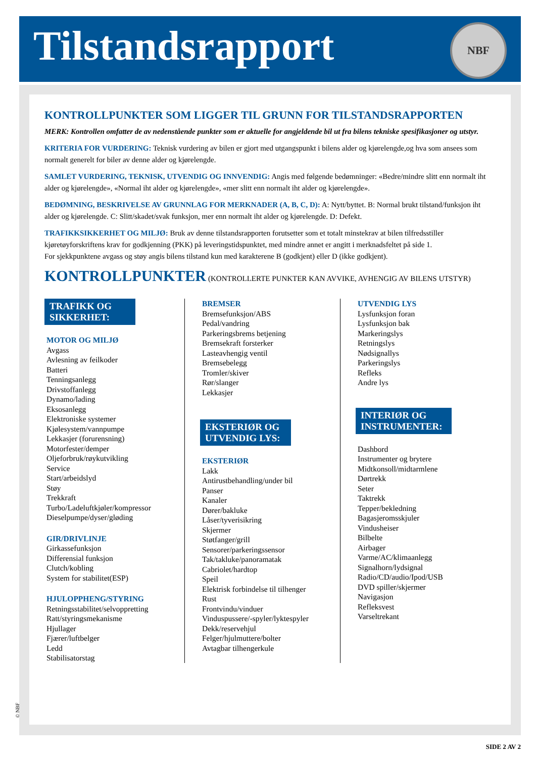Tilstandsrapport
NBF
KONTROLLPUNKTER SOM LIGGER TIL GRUNN FOR TILSTANDSRAPPORTEN
MERK: Kontrollen omfatter de av nedenstående punkter som er aktuelle for angjeldende bil ut fra bilens tekniske spesifikasjoner og utstyr.
KRITERIA FOR VURDERING: Teknisk vurdering av bilen er gjort med utgangspunkt i bilens alder og kjørelengde,og hva som ansees som normalt generelt for biler av denne alder og kjørelengde.
SAMLET VURDERING, TEKNISK, UTVENDIG OG INNVENDIG: Angis med følgende bedømninger: «Bedre/mindre slitt enn normalt iht alder og kjørelengde», «Normal iht alder og kjørelengde», «mer slitt enn normalt iht alder og kjørelengde».
BEDØMNING, BESKRIVELSE AV GRUNNLAG FOR MERKNADER (A, B, C, D): A: Nytt/byttet. B: Normal brukt tilstand/funksjon iht alder og kjørelengde. C: Slitt/skadet/svak funksjon, mer enn normalt iht alder og kjørelengde. D: Defekt.
TRAFIKKSIKKERHET OG MILJØ: Bruk av denne tilstandsrapporten forutsetter som et totalt minstekrav at bilen tilfredsstiller kjøretøyforskriftens krav for godkjenning (PKK) på leveringstidspunktet, med mindre annet er angitt i merknadsfeltet på side 1.
For sjekkpunktene avgass og støy angis bilens tilstand kun med karakterene B (godkjent) eller D (ikke godkjent).
KONTROLLPUNKTER (KONTROLLERTE PUNKTER KAN AVVIKE, AVHENGIG AV BILENS UTSTYR)
TRAFIKK OG SIKKERHET:
MOTOR OG MILJØ
Avgass
Avlesning av feilkoder
Batteri
Tenningsanlegg
Drivstoffanlegg
Dynamo/lading
Eksosanlegg
Elektroniske systemer
Kjølesystem/vannpumpe
Lekkasjer (forurensning)
Motorfester/demper
Oljeforbruk/røykutvikling
Service
Start/arbeidslyd
Støy
Trekkraft
Turbo/Ladeluftkjøler/kompressor
Dieselpumpe/dyser/gløding
GIR/DRIVLINJE
Girkassefunksjon
Differensial funksjon
Clutch/kobling
System for stabilitet(ESP)
HJULOPPHENG/STYRING
Retningsstabilitet/selvoppretting
Ratt/styringsmekanisme
Hjullager
Fjærer/luftbelger
Ledd
Stabilisatorstag
BREMSER
Bremsefunksjon/ABS
Pedal/vandring
Parkeringsbrems betjening
Bremsekraft forsterker
Lasteavhengig ventil
Bremsebelegg
Tromler/skiver
Rør/slanger
Lekkasjer
EKSTERIØR OG UTVENDIG LYS:
EKSTERIØR
Lakk
Antirustbehandling/under bil
Panser
Kanaler
Dører/bakluke
Låser/tyverisikring
Skjermer
Støtfanger/grill
Sensorer/parkeringssensor
Tak/takluke/panoramatak
Cabriolet/hardtop
Speil
Elektrisk forbindelse til tilhenger
Rust
Frontvindu/vinduer
Vinduspussere/-spyler/lyktespyler
Dekk/reservehjul
Felger/hjulmuttere/bolter
Avtagbar tilhengerkule
UTVENDIG LYS
Lysfunksjon foran
Lysfunksjon bak
Markeringslys
Retningslys
Nødsignallys
Parkeringslys
Refleks
Andre lys
INTERIØR OG INSTRUMENTER:
Dashbord
Instrumenter og brytere
Midtkonsoll/midtarmlene
Dørtrekk
Seter
Taktrekk
Tepper/bekledning
Bagasjeromsskjuler
Vindusheiser
Bilbelte
Airbager
Varme/AC/klimaanlegg
Signalhorn/lydsignal
Radio/CD/audio/Ipod/USB
DVD spiller/skjermer
Navigasjon
Refleksvest
Varseltrekant
© NBF
SIDE 2 AV 2